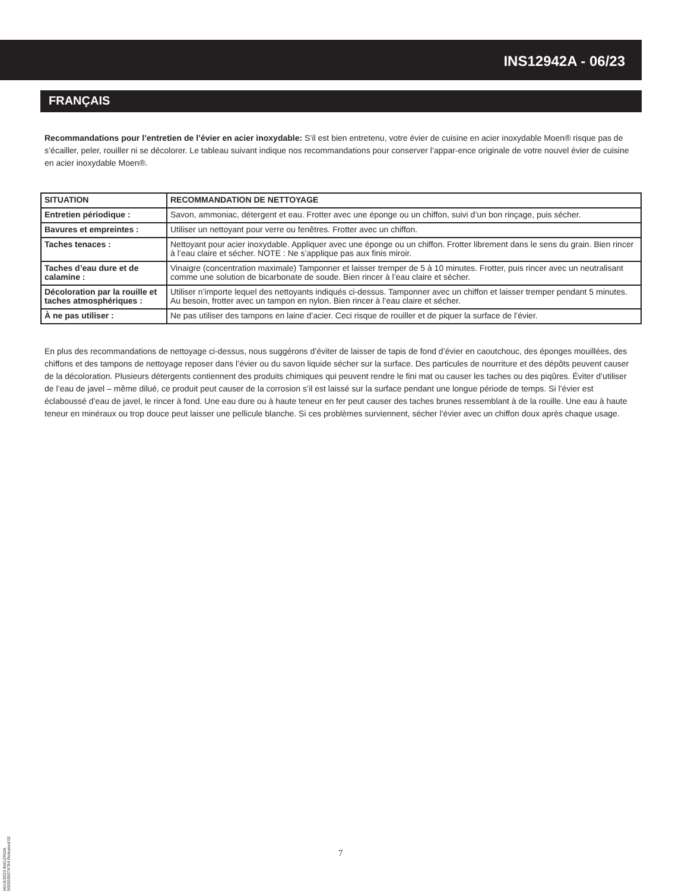INS12942A - 06/23
FRANÇAIS
Recommandations pour l’entretien de l’évier en acier inoxydable: S’il est bien entretenu, votre évier de cuisine en acier inoxydable Moen® risque pas de s’écailler, peler, rouiller ni se décolorer. Le tableau suivant indique nos recommandations pour conserver l’appar-ence originale de votre nouvel évier de cuisine en acier inoxydable Moen®.
| SITUATION | RECOMMANDATION DE NETTOYAGE |
| --- | --- |
| Entretien périodique : | Savon, ammoniac, détergent et eau. Frotter avec une éponge ou un chiffon, suivi d’un bon rinçage, puis sécher. |
| Bavures et empreintes : | Utiliser un nettoyant pour verre ou fenêtres. Frotter avec un chiffon. |
| Taches tenaces : | Nettoyant pour acier inoxydable. Appliquer avec une éponge ou un chiffon. Frotter librement dans le sens du grain. Bien rincer à l’eau claire et sécher. NOTE : Ne s’applique pas aux finis miroir. |
| Taches d’eau dure et de calamine : | Vinaigre (concentration maximale) Tamponner et laisser tremper de 5 à 10 minutes. Frotter, puis rincer avec un neutralisant comme une solution de bicarbonate de soude. Bien rincer à l’eau claire et sécher. |
| Décoloration par la rouille et taches atmosphériques : | Utiliser n’importe lequel des nettoyants indiqués ci-dessus. Tamponner avec un chiffon et laisser tremper pendant 5 minutes. Au besoin, frotter avec un tampon en nylon. Bien rincer à l’eau claire et sécher. |
| À ne pas utiliser : | Ne pas utiliser des tampons en laine d’acier. Ceci risque de rouiller et de piquer la surface de l’évier. |
En plus des recommandations de nettoyage ci-dessus, nous suggérons d’éviter de laisser de tapis de fond d’évier en caoutchouc, des éponges mouillées, des chiffons et des tampons de nettoyage reposer dans l’évier ou du savon liquide sécher sur la surface. Des particules de nourriture et des dépôts peuvent causer de la décoloration. Plusieurs détergents contiennent des produits chimiques qui peuvent rendre le fini mat ou causer les taches ou des piqûres. Éviter d’utiliser de l’eau de javel – même dilué, ce produit peut causer de la corrosion s’il est laissé sur la surface pendant une longue période de temps. Si l’évier est éclaboussé d’eau de javel, le rincer à fond. Une eau dure ou à haute teneur en fer peut causer des taches brunes ressemblant à de la rouille. Une eau à haute teneur en minéraux ou trop douce peut laisser une pellicule blanche. Si ces problèmes surviennent, sécher l’évier avec un chiffon doux après chaque usage.
06/16/2023 INS12942A 5000005074764 Released 00
7